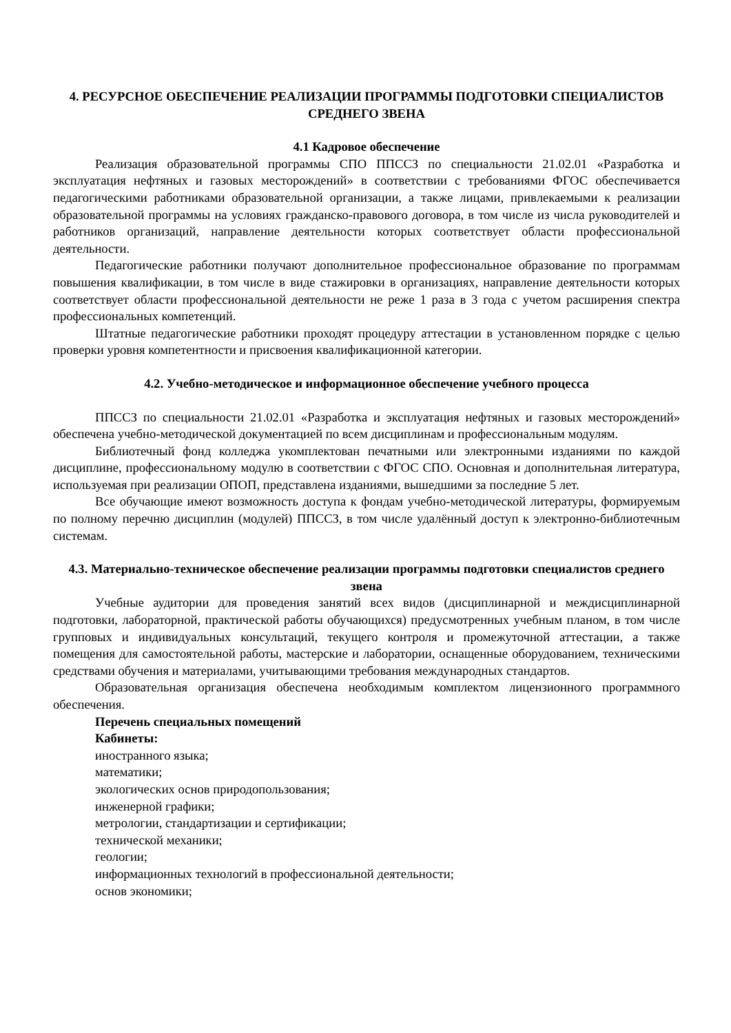4. РЕСУРСНОЕ ОБЕСПЕЧЕНИЕ РЕАЛИЗАЦИИ ПРОГРАММЫ ПОДГОТОВКИ СПЕЦИАЛИСТОВ СРЕДНЕГО ЗВЕНА
4.1 Кадровое обеспечение
Реализация образовательной программы СПО ППССЗ по специальности 21.02.01 «Разработка и эксплуатация нефтяных и газовых месторождений» в соответствии с требованиями ФГОС обеспечивается педагогическими работниками образовательной организации, а также лицами, привлекаемыми к реализации образовательной программы на условиях гражданско-правового договора, в том числе из числа руководителей и работников организаций, направление деятельности которых соответствует области профессиональной деятельности.
Педагогические работники получают дополнительное профессиональное образование по программам повышения квалификации, в том числе в виде стажировки в организациях, направление деятельности которых соответствует области профессиональной деятельности не реже 1 раза в 3 года с учетом расширения спектра профессиональных компетенций.
Штатные педагогические работники проходят процедуру аттестации в установленном порядке с целью проверки уровня компетентности и присвоения квалификационной категории.
4.2. Учебно-методическое и информационное обеспечение учебного процесса
ППССЗ по специальности 21.02.01 «Разработка и эксплуатация нефтяных и газовых месторождений» обеспечена учебно-методической документацией по всем дисциплинам и профессиональным модулям.
Библиотечный фонд колледжа укомплектован печатными или электронными изданиями по каждой дисциплине, профессиональному модулю в соответствии с ФГОС СПО. Основная и дополнительная литература, используемая при реализации ОПОП, представлена изданиями, вышедшими за последние 5 лет.
Все обучающие имеют возможность доступа к фондам учебно-методической литературы, формируемым по полному перечню дисциплин (модулей) ППССЗ, в том числе удалённый доступ к электронно-библиотечным системам.
4.3. Материально-техническое обеспечение реализации программы подготовки специалистов среднего звена
Учебные аудитории для проведения занятий всех видов (дисциплинарной и междисциплинарной подготовки, лабораторной, практической работы обучающихся) предусмотренных учебным планом, в том числе групповых и индивидуальных консультаций, текущего контроля и промежуточной аттестации, а также помещения для самостоятельной работы, мастерские и лаборатории, оснащенные оборудованием, техническими средствами обучения и материалами, учитывающими требования международных стандартов.
Образовательная организация обеспечена необходимым комплектом лицензионного программного обеспечения.
Перечень специальных помещений
Кабинеты:
иностранного языка;
математики;
экологических основ природопользования;
инженерной графики;
метрологии, стандартизации и сертификации;
технической механики;
геологии;
информационных технологий в профессиональной деятельности;
основ экономики;